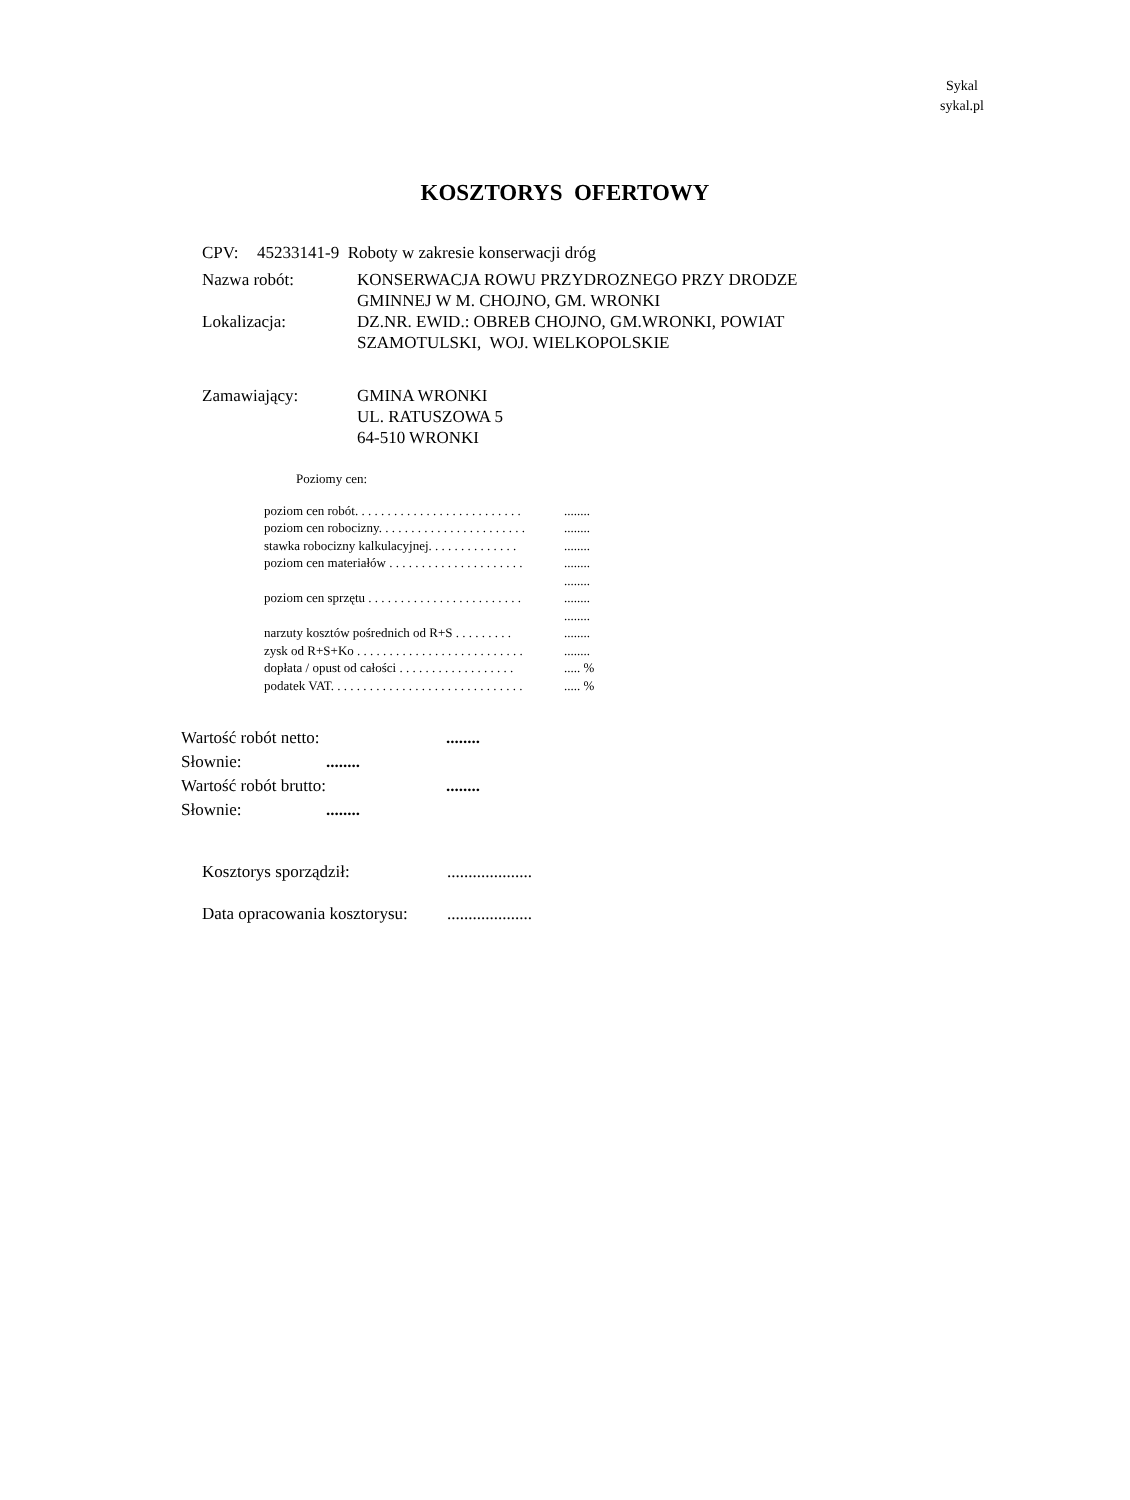Sykal
sykal.pl
KOSZTORYS OFERTOWY
CPV: 45233141-9 Roboty w zakresie konserwacji dróg
Nazwa robót: KONSERWACJA ROWU PRZYDROZNEGO PRZY DRODZE
GMINNEJ W M. CHOJNO, GM. WRONKI
Lokalizacja: DZ.NR. EWID.: OBREB CHOJNO, GM.WRONKI, POWIAT
SZAMOTULSKI, WOJ. WIELKOPOLSKIE
Zamawiający: GMINA WRONKI
UL. RATUSZOWA 5
64-510 WRONKI
Poziomy cen:
poziom cen robót. . . . . . . . . . . . . . . . . . . . . . . . . .........
poziom cen robocizny. . . . . . . . . . . . . . . . . . . . . . .........
stawka robocizny kalkulacyjnej. . . . . . . . . . . . . .........
poziom cen materiałów . . . . . . . . . . . . . . . . . . . . .........
........
poziom cen sprzętu . . . . . . . . . . . . . . . . . . . . . . . .........
........
narzuty kosztów pośrednich od R+S . . . . . . . . .........
zysk od R+S+Ko . . . . . . . . . . . . . . . . . . . . . . . . . .........
dopłata / opust od całości . . . . . . . . . . . . . . . . . ...... %
podatek VAT. . . . . . . . . . . . . . . . . . . . . . . . . . . . . ...... %
Wartość robót netto:........
Słownie:........
Wartość robót brutto:........
Słownie:........
Kosztorys sporządził:....................
Data opracowania kosztorysu:....................